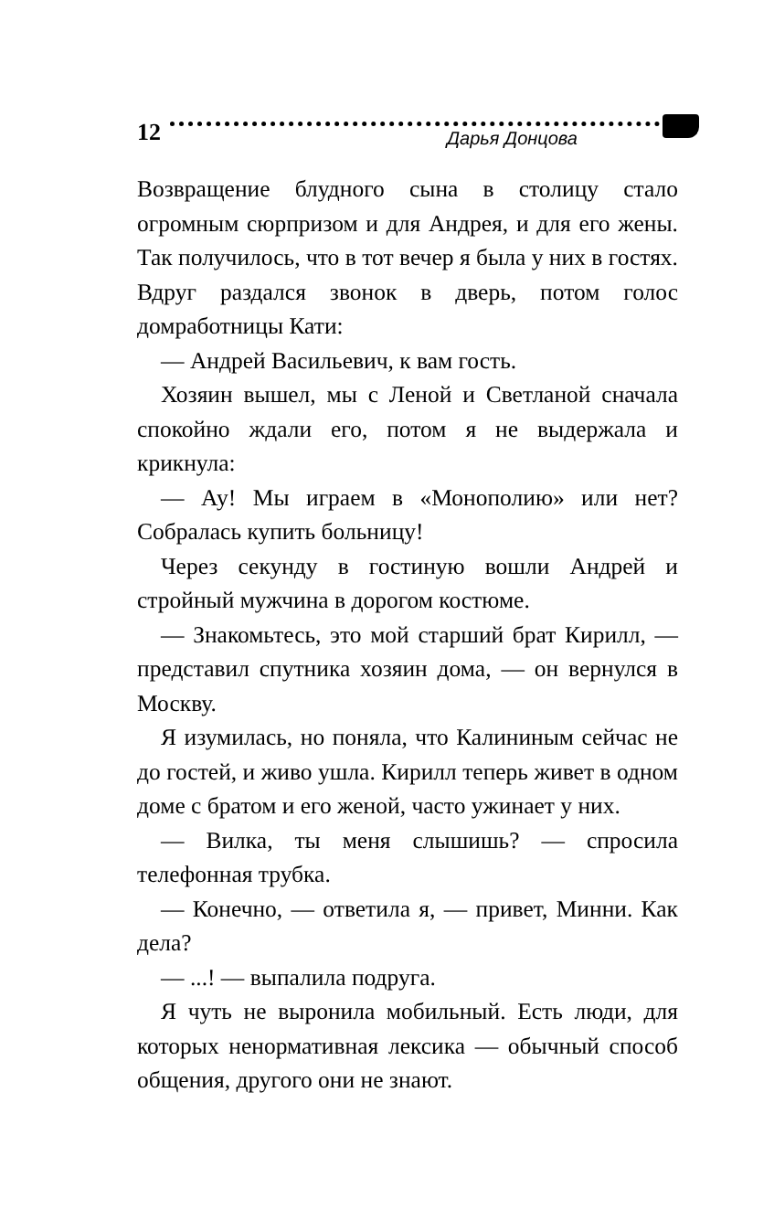12
Дарья Донцова
Возвращение блудного сына в столицу стало огромным сюрпризом и для Андрея, и для его жены. Так получилось, что в тот вечер я была у них в гостях. Вдруг раздался звонок в дверь, потом голос домработницы Кати:
— Андрей Васильевич, к вам гость.
Хозяин вышел, мы с Леной и Светланой сначала спокойно ждали его, потом я не выдержала и крикнула:
— Ау! Мы играем в «Монополию» или нет? Собралась купить больницу!
Через секунду в гостиную вошли Андрей и стройный мужчина в дорогом костюме.
— Знакомьтесь, это мой старший брат Кирилл, — представил спутника хозяин дома, — он вернулся в Москву.
Я изумилась, но поняла, что Калининым сейчас не до гостей, и живо ушла. Кирилл теперь живет в одном доме с братом и его женой, часто ужинает у них.
— Вилка, ты меня слышишь? — спросила телефонная трубка.
— Конечно, — ответила я, — привет, Минни. Как дела?
— ...! — выпалила подруга.
Я чуть не выронила мобильный. Есть люди, для которых ненормативная лексика — обычный способ общения, другого они не знают.